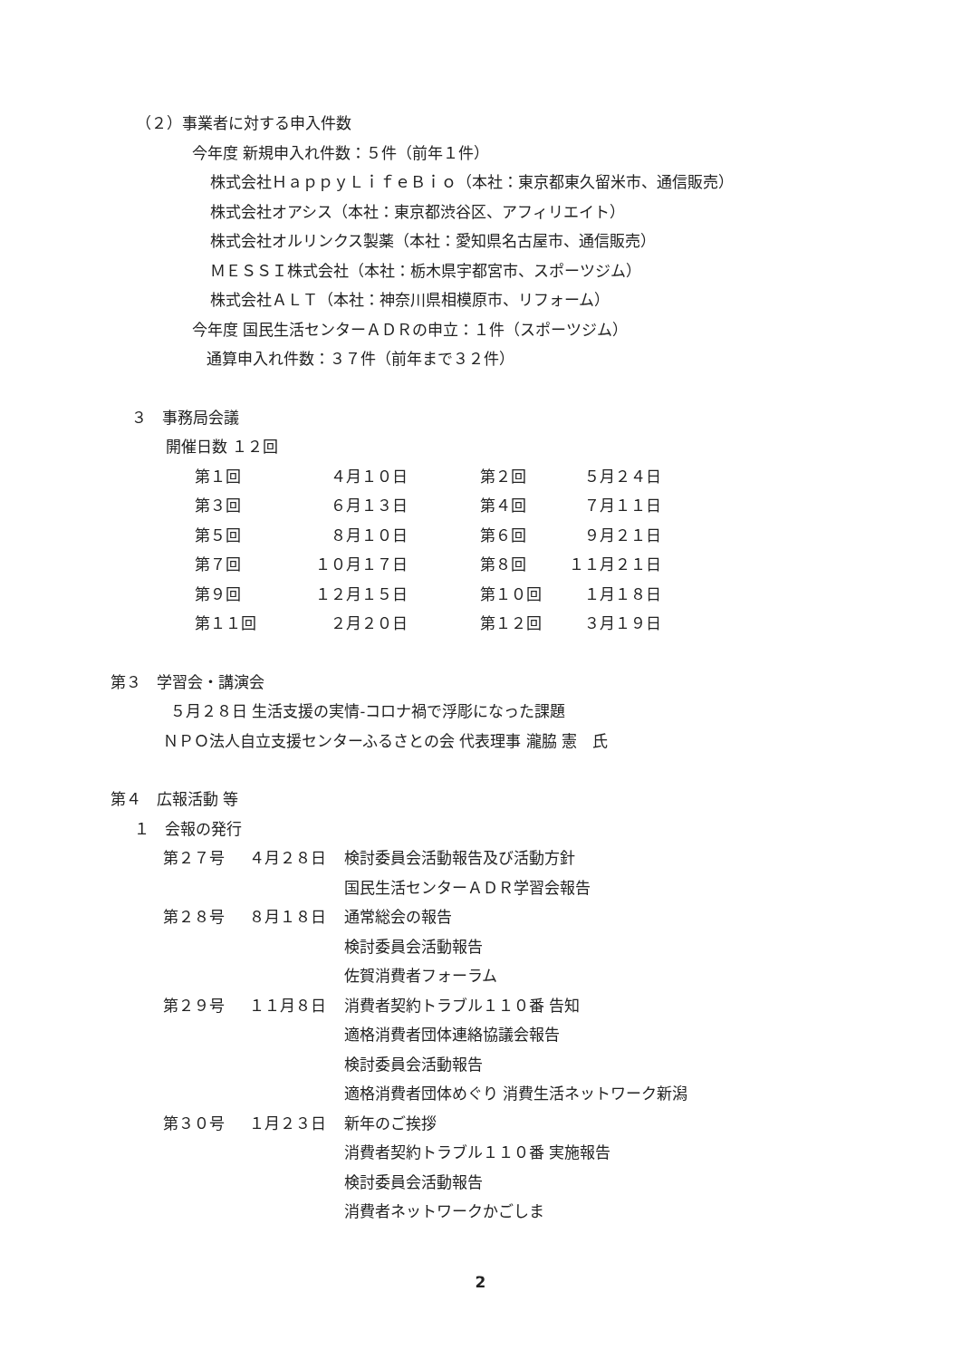（２）事業者に対する申入件数
今年度 新規申入れ件数：５件（前年１件）
株式会社ＨａｐｐｙＬｉｆｅＢｉｏ（本社：東京都東久留米市、通信販売）
株式会社オアシス（本社：東京都渋谷区、アフィリエイト）
株式会社オルリンクス製薬（本社：愛知県名古屋市、通信販売）
ＭＥＳＳＩ株式会社（本社：栃木県宇都宮市、スポーツジム）
株式会社ＡＬＴ（本社：神奈川県相模原市、リフォーム）
今年度 国民生活センターＡＤＲの申立：１件（スポーツジム）
通算申入れ件数：３７件（前年まで３２件）
３　事務局会議
開催日数 １２回
| 第１回 | ４月１０日 | 第２回 | ５月２４日 |
| 第３回 | ６月１３日 | 第４回 | ７月１１日 |
| 第５回 | ８月１０日 | 第６回 | ９月２１日 |
| 第７回 | １０月１７日 | 第８回 | １１月２１日 |
| 第９回 | １２月１５日 | 第１０回 | １月１８日 |
| 第１１回 | ２月２０日 | 第１２回 | ３月１９日 |
第３　学習会・講演会
５月２８日 生活支援の実情-コロナ禍で浮彫になった課題
ＮＰＯ法人自立支援センターふるさとの会 代表理事 瀧脇 憲　氏
第４　広報活動 等
１　会報の発行
| 第２７号 | ４月２８日 | 検討委員会活動報告及び活動方針 |
| | | 国民生活センターＡＤＲ学習会報告 |
| 第２８号 | ８月１８日 | 通常総会の報告 |
| | | 検討委員会活動報告 |
| | | 佐賀消費者フォーラム |
| 第２９号 | １１月８日 | 消費者契約トラブル１１０番 告知 |
| | | 適格消費者団体連絡協議会報告 |
| | | 検討委員会活動報告 |
| | | 適格消費者団体めぐり 消費生活ネットワーク新潟 |
| 第３０号 | １月２３日 | 新年のご挨拶 |
| | | 消費者契約トラブル１１０番 実施報告 |
| | | 検討委員会活動報告 |
| | | 消費者ネットワークかごしま |
2